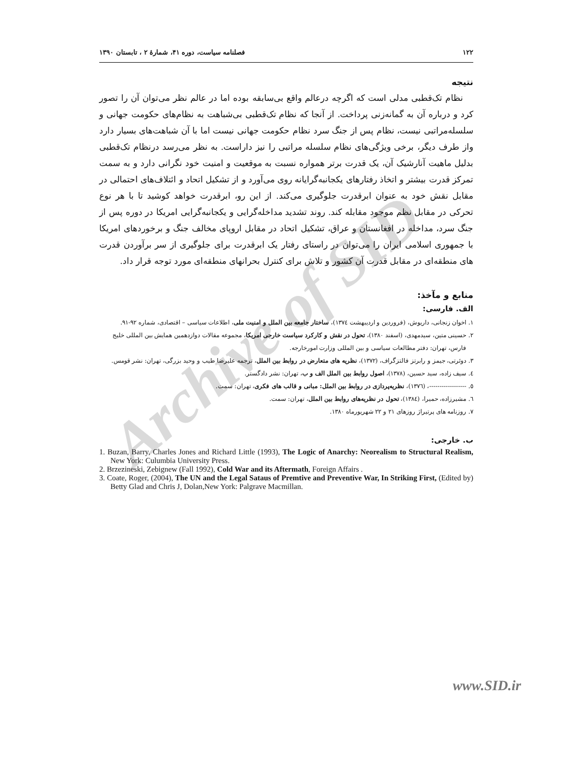Archive of SID
۱۲۲ فصلنامه سیاست، دوره ۴۱، شمارۀ ۲ ، تابستان ۱۳۹۰
نتیجه
نظام تک‌قطبی مدلی است که اگرچه درعالم واقع بی‌سابقه بوده اما در عالم نظر می‌توان آن را تصور کرد و درباره آن به گمانه‌زنی پرداخت. از آنجا که نظام تک‌قطبی بی‌شباهت به نظام‌های حکومت جهانی و سلسله‌مراتبی نیست، نظام پس از جنگ سرد نظام حکومت جهانی نیست اما با آن شباهت‌های بسیار دارد واز طرف دیگر، برخی ویژگی‌های نظام سلسله مراتبی را نیز داراست. به نظر می‌رسد درنظام تک‌قطبی بدلیل ماهیت آنارشیک آن، یک قدرت برتر همواره نسبت به موقعیت و امنیت خود نگرانی دارد و به سمت تمرکز قدرت بیشتر و اتخاذ رفتارهای یکجانبه‌گرایانه روی می‌آورد و از تشکیل اتحاد و ائتلاف‌های احتمالی در مقابل نقش خود به عنوان ابرقدرت جلوگیری می‌کند. از این رو، ابرقدرت خواهد کوشید تا با هر نوع تحرکی در مقابل نظم موجود مقابله کند. روند تشدید مداخله‌گرایی و یکجانبه‌گرایی امریکا در دوره پس از جنگ سرد، مداخله در افغانستان و عراق، تشکیل اتحاد در مقابل اروپای مخالف جنگ و برخوردهای امریکا با جمهوری اسلامی ایران را می‌توان در راستای رفتار یک ابرقدرت برای جلوگیری از سر برآوردن قدرت های منطقه‌ای در مقابل قدرت آن کشور و تلاش برای کنترل بحرانهای منطقه‌ای مورد توجه قرار داد.
منابع و مآخذ:
الف. فارسی:
۱. اخوان زنجانی، داریوش، (فروردین و اردیبهشت ۱۳۷٤)، ساختار جامعه بین الملل و امنیت ملی، اطلاعات سیاسی – اقتصادی، شماره ۹۲-۹۱.
۲. حسینی متین، سیدمهدی، (اسفند ۱۳۸۰)، تحول در نقش و کارکرد سیاست خارجی امریکا، مجموعه مقالات دوازدهمین همایش بین المللی خلیج فارس، تهران: دفتر مطالعات سیاسی و بین المللی وزارت امورخارجه.
۳. دوئرتی، جیمز و رابرتز فالتزگراف، (۱۳۷۲)، نظریه های متعارض در روابط بین الملل، ترجمه علیرضا طیب و وحید بزرگی، تهران: نشر قومس.
٤. سیف زاده، سید حسین، (۱۳۷۸)، اصول روابط بین الملل الف و ب، تهران: نشر دادگستر.
٥. ------------------، (۱۳۷٦)، نظریه‌پردازی در روابط بین الملل: مبانی و قالب های فکری، تهران: سمت.
٦. مشیرزاده، حمیرا، (۱۳۸٤)، تحول در نظریه‌های روابط بین الملل، تهران: سمت.
۷. روزنامه های پرتیراژ روزهای ۲۱ و ۲۲ شهریورماه ۱۳۸۰.
ب. خارجی:
1. Buzan, Barry, Charles Jones and Richard Little (1993), The Logic of Anarchy: Neorealism to Structural Realism, New York: Culumbia University Press.
2. Brzezineski, Zebignew (Fall 1992), Cold War and its Aftermath, Foreign Affairs .
3. Coate, Roger, (2004), The UN and the Legal Sataus of Premtive and Preventive War, In Striking First, (Edited by) Betty Glad and Chris J, Dolan,New York: Palgrave Macmillan.
www.SID.ir